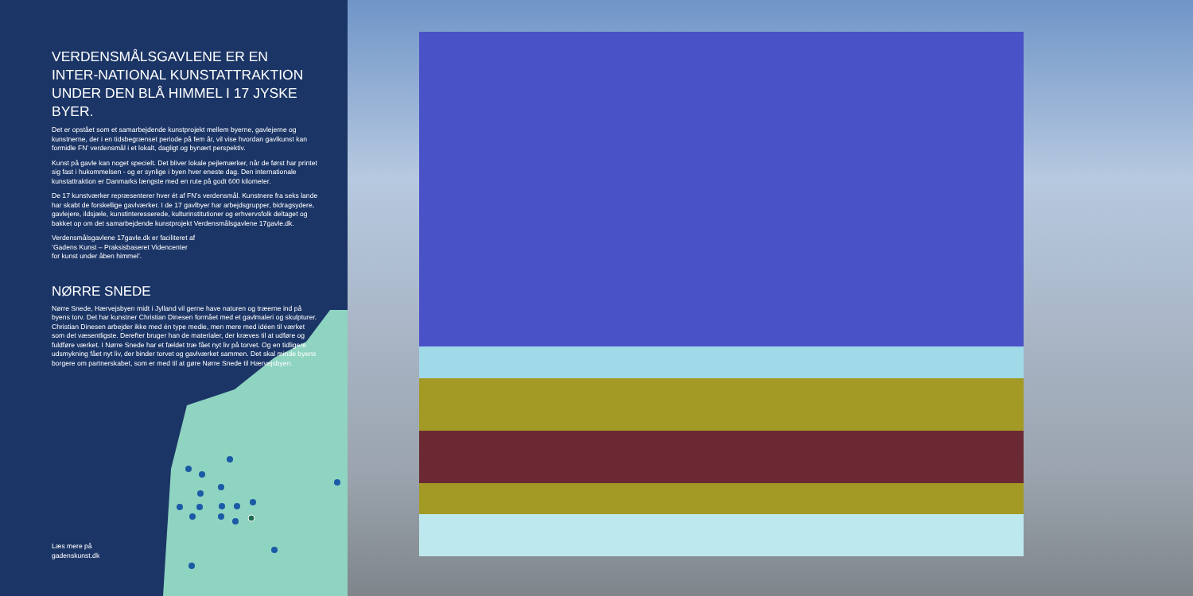VERDENSMÅLSGAVLENE ER EN INTER-NATIONAL KUNSTATTRAKTION UNDER DEN BLÅ HIMMEL I 17 JYSKE BYER.
Det er opstået som et samarbejdende kunstprojekt mellem byerne, gavlejerne og kunstnerne, der i en tidsbegrænset periode på fem år, vil vise hvordan gavlkunst kan formidle FN’ verdensmål i et lokalt, dagligt og bynært perspektiv.
Kunst på gavle kan noget specielt. Det bliver lokale pejlemærker, når de først har printet sig fast i hukommelsen - og er synlige i byen hver eneste dag. Den internationale kunstattraktion er Danmarks længste med en rute på godt 600 kilometer.
De 17 kunstværker repræsenterer hver ét af FN’s verdensmål. Kunstnere fra seks lande har skabt de forskellige gavlværker. I de 17 gavlbyer har arbejdsgrupper, bidragsydere, gavlejere, ildsjæle, kunstinteresserede, kulturinstitutioner og erhvervsfolk deltaget og bakket op om det samarbejdende kunstprojekt Verdensmålsgavlene 17gavle.dk.
Verdensmålsgavlene 17gavle.dk er faciliteret af
‘Gadens Kunst – Praksisbaseret Videncenter
for kunst under åben himmel’.
NØRRE SNEDE
Nørre Snede, Hærvejsbyen midt i Jylland vil gerne have naturen og træerne ind på byens torv. Det har kunstner Christian Dinesen formået med et gavlmaleri og skulpturer. Christian Dinesen arbejder ikke med én type medie, men mere med idéen til værket som det væsentligste. Derefter bruger han de materialer, der kræves til at udføre og fuldføre værket. I Nørre Snede har et fældet træ fået nyt liv på torvet. Og en tidligere udsmykning fået nyt liv, der binder torvet og gavlværket sammen. Det skal minde byens borgere om partnerskabet, som er med til at gøre Nørre Snede til Hærvejsbyen.
Læs mere på
gadenskunst.dk